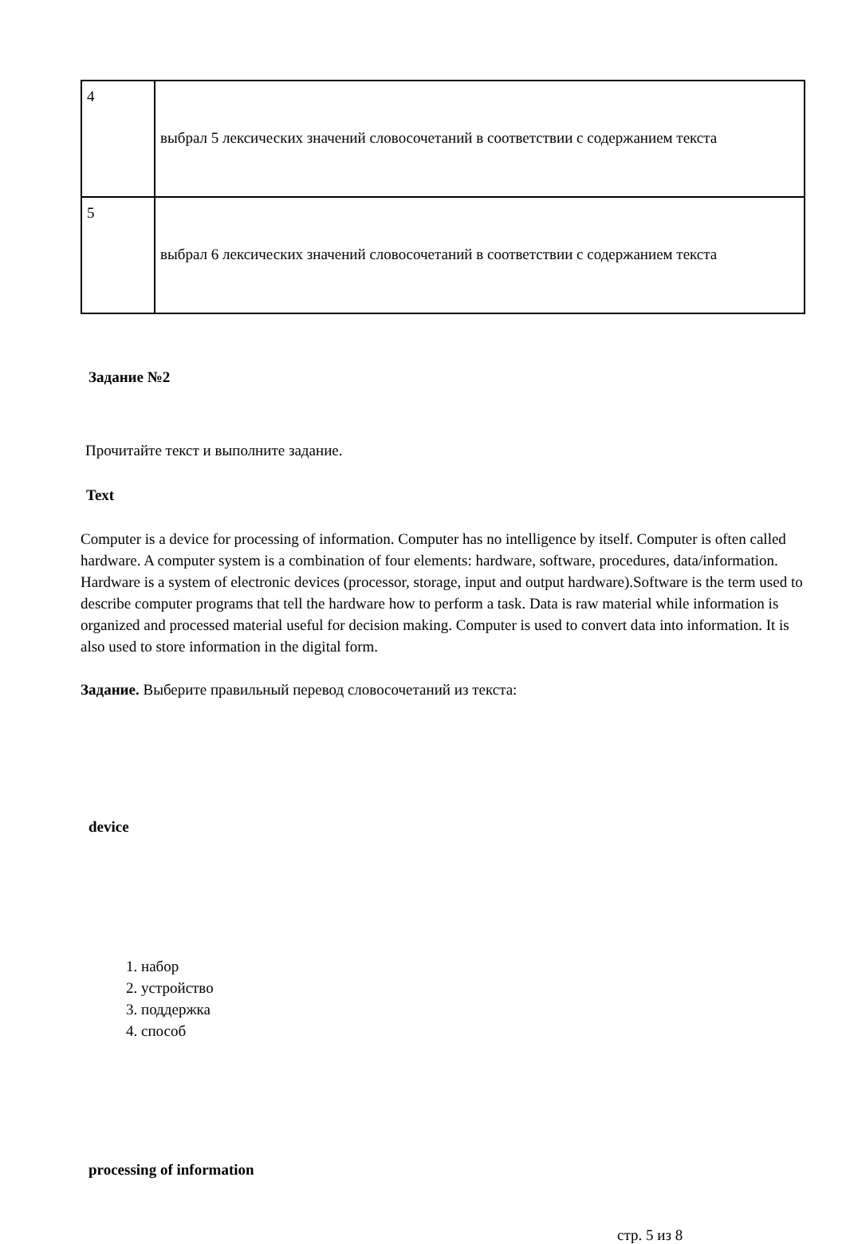| 4 | выбрал 5 лексических значений словосочетаний в соответствии с содержанием текста |
| 5 | выбрал 6 лексических значений словосочетаний в соответствии с содержанием текста |
Задание №2
Прочитайте текст и выполните задание.
Text
Computer is a device for processing of information. Computer has no intelligence by itself. Computer is often called hardware. A computer system is a combination of four elements: hardware, software, procedures, data/information. Hardware is a system of electronic devices (processor, storage, input and output hardware).Software is the term used to describe computer programs that tell the hardware how to perform a task. Data is raw material while information is organized and processed material useful for decision making. Computer is used to convert data into information. It is also used to store information in the digital form.
Задание. Выберите правильный перевод словосочетаний из текста:
device
1. набор
2. устройство
3. поддержка
4. способ
processing of information
стр. 5 из 8